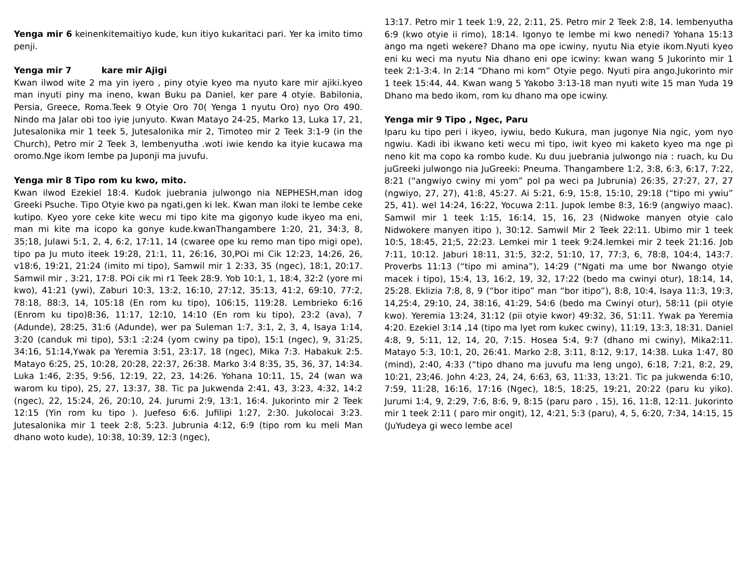Yenga mir 6 keinenkitemaitiyo kude, kun itiyo kukaritaci pari. Yer ka imito timo penji.
Yenga mir 7 kare mir Ajigi
Kwan ilwod wite 2 ma yin iyero , piny otyie kyeo ma nyuto kare mir ajiki.kyeo man inyuti piny ma ineno, kwan Buku pa Daniel, ker pare 4 otyie. Babilonia, Persia, Greece, Roma.Teek 9 Otyie Oro 70( Yenga 1 nyutu Oro) nyo Oro 490. Nindo ma Jalar obi too iyie junyuto. Kwan Matayo 24-25, Marko 13, Luka 17, 21, Jutesalonika mir 1 teek 5, Jutesalonika mir 2, Timoteo mir 2 Teek 3:1-9 (in the Church), Petro mir 2 Teek 3, lembenyutha .woti iwie kendo ka ityie kucawa ma oromo.Nge ikom lembe pa Juponji ma juvufu.
Yenga mir 8 Tipo rom ku kwo, mito.
Kwan ilwod Ezekiel 18:4. Kudok juebrania julwongo nia NEPHESH,man idog Greeki Psuche. Tipo Otyie kwo pa ngati,gen ki lek. Kwan man iloki te lembe ceke kutipo. Kyeo yore ceke kite wecu mi tipo kite ma gigonyo kude ikyeo ma eni, man mi kite ma icopo ka gonye kude.kwanThangambere 1:20, 21, 34:3, 8, 35;18, Julawi 5:1, 2, 4, 6:2, 17:11, 14 (cwaree ope ku remo man tipo migi ope), tipo pa Ju muto iteek 19:28, 21:1, 11, 26:16, 30,POi mi Cik 12:23, 14:26, 26, v18:6, 19:21, 21:24 (imito mi tipo), Samwil mir 1 2:33, 35 (ngec), 18:1, 20:17. Samwil mir , 3:21, 17:8. POi cik mi r1 Teek 28:9. Yob 10:1, 1, 18:4, 32:2 (yore mi kwo), 41:21 (ywi), Zaburi 10:3, 13:2, 16:10, 27:12, 35:13, 41:2, 69:10, 77:2, 78:18, 88:3, 14, 105:18 (En rom ku tipo), 106:15, 119:28. Lembrieko 6:16 (Enrom ku tipo)8:36, 11:17, 12:10, 14:10 (En rom ku tipo), 23:2 (ava), 7 (Adunde), 28:25, 31:6 (Adunde), wer pa Suleman 1:7, 3:1, 2, 3, 4, Isaya 1:14, 3:20 (canduk mi tipo), 53:1 :2:24 (yom cwiny pa tipo), 15:1 (ngec), 9, 31:25, 34:16, 51:14,Ywak pa Yeremia 3:51, 23:17, 18 (ngec), Mika 7:3. Habakuk 2:5. Matayo 6:25, 25, 10:28, 20:28, 22:37, 26:38. Marko 3:4 8:35, 35, 36, 37, 14:34. Luka 1:46, 2:35, 9:56, 12:19, 22, 23, 14:26. Yohana 10:11, 15, 24 (wan wa warom ku tipo), 25, 27, 13:37, 38. Tic pa Jukwenda 2:41, 43, 3:23, 4:32, 14:2 (ngec), 22, 15:24, 26, 20:10, 24. Jurumi 2:9, 13:1, 16:4. Jukorinto mir 2 Teek 12:15 (Yin rom ku tipo ). Juefeso 6:6. Jufilipi 1:27, 2:30. Jukolocai 3:23. Jutesalonika mir 1 teek 2:8, 5:23. Jubrunia 4:12, 6:9 (tipo rom ku meli Man dhano woto kude), 10:38, 10:39, 12:3 (ngec),
13:17. Petro mir 1 teek 1:9, 22, 2:11, 25. Petro mir 2 Teek 2:8, 14. lembenyutha 6:9 (kwo otyie ii rimo), 18:14. Igonyo te lembe mi kwo nenedi? Yohana 15:13 ango ma ngeti wekere? Dhano ma ope icwiny, nyutu Nia etyie ikom.Nyuti kyeo eni ku weci ma nyutu Nia dhano eni ope icwiny: kwan wang 5 Jukorinto mir 1 teek 2:1-3:4. In 2:14 “Dhano mi kom” Otyie pego. Nyuti pira ango.Jukorinto mir 1 teek 15:44, 44. Kwan wang 5 Yakobo 3:13-18 man nyuti wite 15 man Yuda 19 Dhano ma bedo ikom, rom ku dhano ma ope icwiny.
Yenga mir 9 Tipo , Ngec, Paru
Iparu ku tipo peri i ikyeo, iywiu, bedo Kukura, man jugonye Nia ngic, yom nyo ngwiu. Kadi ibi ikwano keti wecu mi tipo, iwit kyeo mi kaketo kyeo ma nge pi neno kit ma copo ka rombo kude. Ku duu juebrania julwongo nia : ruach, ku Du juGreeki julwongo nia JuGreeki: Pneuma. Thangambere 1:2, 3:8, 6:3, 6:17, 7:22, 8:21 (“angwiyo cwiny mi yom” pol pa weci pa Jubrunia) 26:35, 27:27, 27, 27 (ngwiyo, 27, 27), 41:8, 45:27. Ai 5:21, 6:9, 15:8, 15:10, 29:18 (“tipo mi ywiu” 25, 41). wel 14:24, 16:22, Yocuwa 2:11. Jupok lembe 8:3, 16:9 (angwiyo maac). Samwil mir 1 teek 1:15, 16:14, 15, 16, 23 (Nidwoke manyen otyie calo Nidwokere manyen itipo ), 30:12. Samwil Mir 2 Teek 22:11. Ubimo mir 1 teek 10:5, 18:45, 21;5, 22:23. Lemkei mir 1 teek 9:24.lemkei mir 2 teek 21:16. Job 7:11, 10:12. Jaburi 18:11, 31:5, 32:2, 51:10, 17, 77:3, 6, 78:8, 104:4, 143:7. Proverbs 11:13 (“tipo mi amina”), 14:29 (“Ngati ma ume bor Nwango otyie macek i tipo), 15:4, 13, 16:2, 19, 32, 17:22 (bedo ma cwinyi otur), 18:14, 14, 25:28. Eklizia 7:8, 8, 9 (“bor itipo” man “bor itipo”), 8:8, 10:4, Isaya 11:3, 19:3, 14,25:4, 29:10, 24, 38:16, 41:29, 54:6 (bedo ma Cwinyi otur), 58:11 (pii otyie kwo). Yeremia 13:24, 31:12 (pii otyie kwor) 49:32, 36, 51:11. Ywak pa Yeremia 4:20. Ezekiel 3:14 ,14 (tipo ma lyet rom kukec cwiny), 11:19, 13:3, 18:31. Daniel 4:8, 9, 5:11, 12, 14, 20, 7:15. Hosea 5:4, 9:7 (dhano mi cwiny), Mika2:11. Matayo 5:3, 10:1, 20, 26:41. Marko 2:8, 3:11, 8:12, 9:17, 14:38. Luka 1:47, 80 (mind), 2:40, 4:33 (“tipo dhano ma juvufu ma leng ungo), 6:18, 7:21, 8:2, 29, 10:21, 23;46. John 4:23, 24, 24, 6:63, 63, 11:33, 13:21. Tic pa jukwenda 6:10, 7:59, 11:28, 16:16, 17:16 (Ngec), 18:5, 18:25, 19:21, 20:22 (paru ku yiko). Jurumi 1:4, 9, 2:29, 7:6, 8:6, 9, 8:15 (paru paro , 15), 16, 11:8, 12:11. Jukorinto mir 1 teek 2:11 ( paro mir ongit), 12, 4:21, 5:3 (paru), 4, 5, 6:20, 7:34, 14:15, 15 (JuYudeya gi weco lembe acel